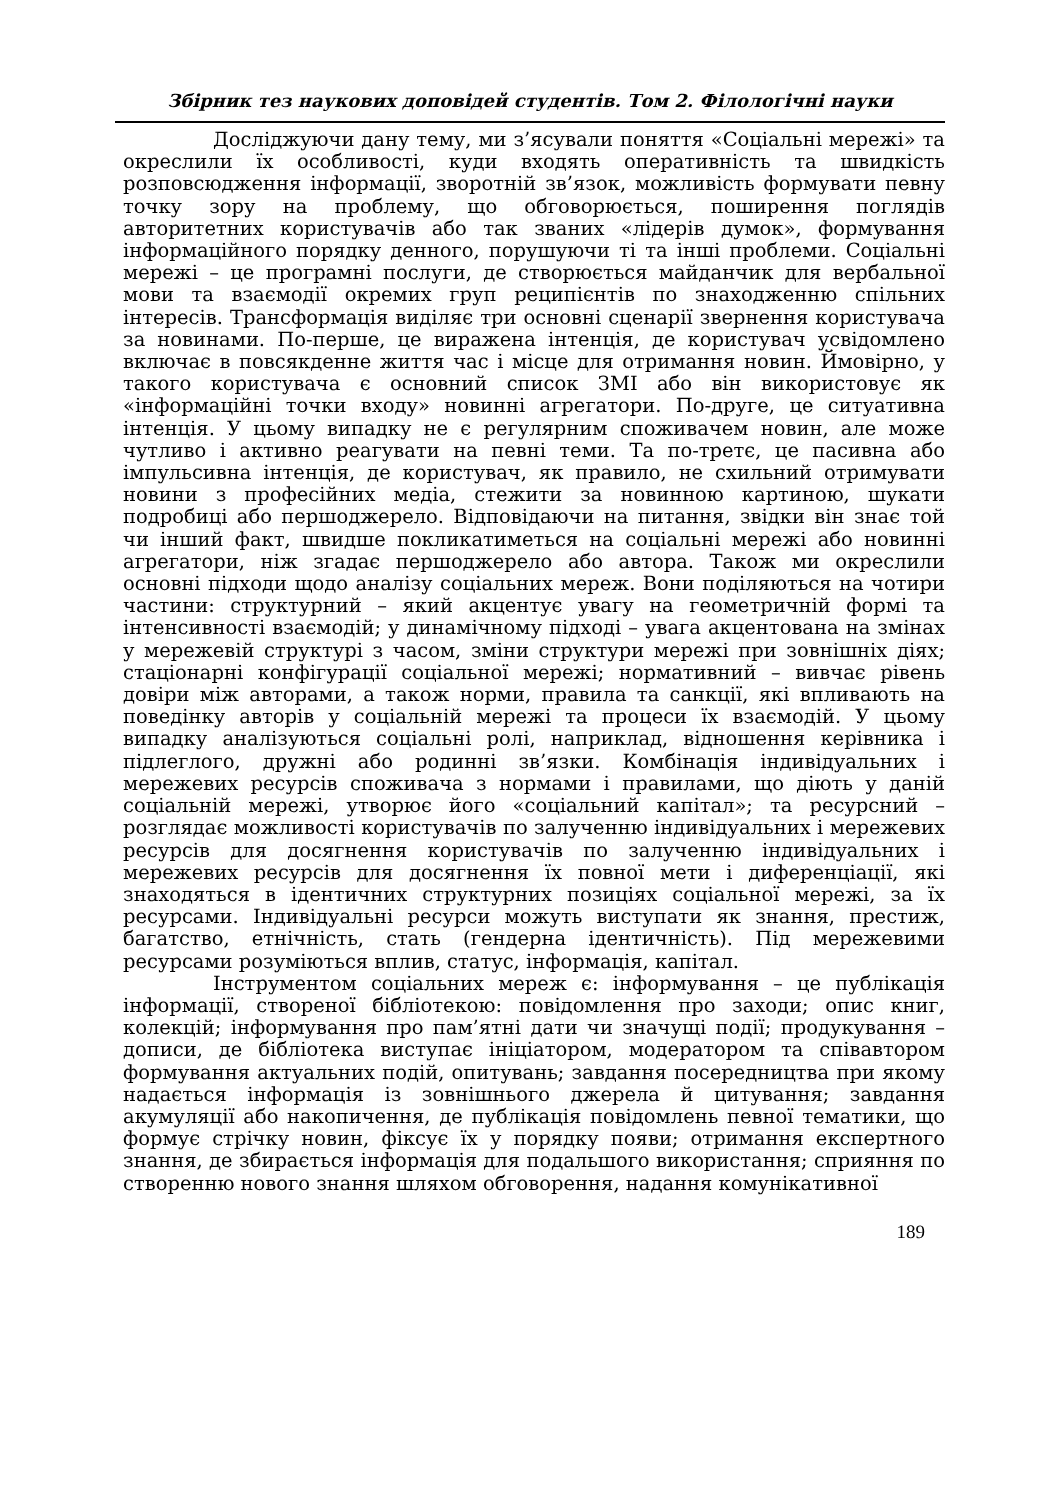Збірник тез наукових доповідей студентів. Том 2. Філологічні науки
Досліджуючи дану тему, ми з’ясували поняття «Соціальні мережі» та окреслили їх особливості, куди входять оперативність та швидкість розповсюдження інформації, зворотній зв’язок, можливість формувати певну точку зору на проблему, що обговорюється, поширення поглядів авторитетних користувачів або так званих «лідерів думок», формування інформаційного порядку денного, порушуючи ті та інші проблеми. Соціальні мережі – це програмні послуги, де створюється майданчик для вербальної мови та взаємодії окремих груп реципієнтів по знаходженню спільних інтересів. Трансформація виділяє три основні сценарії звернення користувача за новинами. По-перше, це виражена інтенція, де користувач усвідомлено включає в повсякденне життя час і місце для отримання новин. Ймовірно, у такого користувача є основний список ЗМІ або він використовує як «інформаційні точки входу» новинні агрегатори. По-друге, це ситуативна інтенція. У цьому випадку не є регулярним споживачем новин, але може чутливо і активно реагувати на певні теми. Та по-третє, це пасивна або імпульсивна інтенція, де користувач, як правило, не схильний отримувати новини з професійних медіа, стежити за новинною картиною, шукати подробиці або першоджерело. Відповідаючи на питання, звідки він знає той чи інший факт, швидше покликатиметься на соціальні мережі або новинні агрегатори, ніж згадає першоджерело або автора. Також ми окреслили основні підходи щодо аналізу соціальних мереж. Вони поділяються на чотири частини: структурний – який акцентує увагу на геометричній формі та інтенсивності взаємодій; у динамічному підході – увага акцентована на змінах у мережевій структурі з часом, зміни структури мережі при зовнішніх діях; стаціонарні конфігурації соціальної мережі; нормативний – вивчає рівень довіри між авторами, а також норми, правила та санкції, які впливають на поведінку авторів у соціальній мережі та процеси їх взаємодій. У цьому випадку аналізуються соціальні ролі, наприклад, відношення керівника і підлеглого, дружні або родинні зв’язки. Комбінація індивідуальних і мережевих ресурсів споживача з нормами і правилами, що діють у даній соціальній мережі, утворює його «соціальний капітал»; та ресурсний – розглядає можливості користувачів по залученню індивідуальних і мережевих ресурсів для досягнення користувачів по залученню індивідуальних і мережевих ресурсів для досягнення їх повної мети і диференціації, які знаходяться в ідентичних структурних позиціях соціальної мережі, за їх ресурсами. Індивідуальні ресурси можуть виступати як знання, престиж, багатство, етнічність, стать (гендерна ідентичність). Під мережевими ресурсами розуміються вплив, статус, інформація, капітал.
Інструментом соціальних мереж є: інформування – це публікація інформації, створеної бібліотекою: повідомлення про заходи; опис книг, колекцій; інформування про пам’ятні дати чи значущі події; продукування – дописи, де бібліотека виступає ініціатором, модератором та співавтором формування актуальних подій, опитувань; завдання посередництва при якому надається інформація із зовнішнього джерела й цитування; завдання акумуляції або накопичення, де публікація повідомлень певної тематики, що формує стрічку новин, фіксує їх у порядку появи; отримання експертного знання, де збирається інформація для подальшого використання; сприяння по створенню нового знання шляхом обговорення, надання комунікативної
189